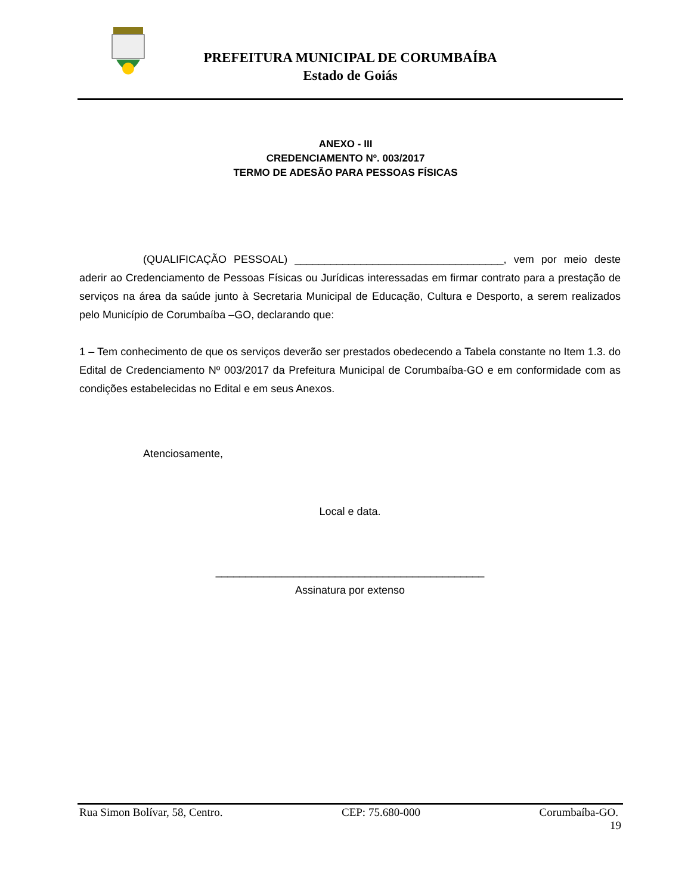PREFEITURA MUNICIPAL DE CORUMBAÍBA
Estado de Goiás
ANEXO - III
CREDENCIAMENTO Nº. 003/2017
TERMO DE ADESÃO PARA PESSOAS FÍSICAS
(QUALIFICAÇÃO PESSOAL) ___________________________________, vem por meio deste aderir ao Credenciamento de Pessoas Físicas ou Jurídicas interessadas em firmar contrato para a prestação de serviços na área da saúde junto à Secretaria Municipal de Educação, Cultura e Desporto, a serem realizados pelo Município de Corumbaíba –GO, declarando que:
1 – Tem conhecimento de que os serviços deverão ser prestados obedecendo a Tabela constante no Item 1.3. do Edital de Credenciamento Nº 003/2017 da Prefeitura Municipal de Corumbaíba-GO e em conformidade com as condições estabelecidas no Edital e em seus Anexos.
Atenciosamente,
Local e data.
_____________________________________________
Assinatura por extenso
Rua Simon Bolívar, 58, Centro. CEP: 75.680-000 Corumbaíba-GO.
19